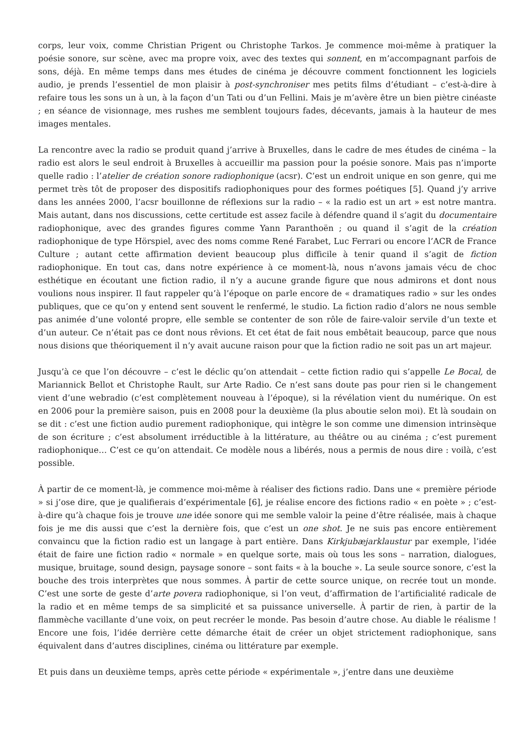corps, leur voix, comme Christian Prigent ou Christophe Tarkos. Je commence moi-même à pratiquer la poésie sonore, sur scène, avec ma propre voix, avec des textes qui sonnent, en m’accompagnant parfois de sons, déjà. En même temps dans mes études de cinéma je découvre comment fonctionnent les logiciels audio, je prends l’essentiel de mon plaisir à post-synchroniser mes petits films d’étudiant – c’est-à-dire à refaire tous les sons un à un, à la façon d’un Tati ou d’un Fellini. Mais je m’avère être un bien piètre cinéaste ; en séance de visionnage, mes rushes me semblent toujours fades, décevants, jamais à la hauteur de mes images mentales.
La rencontre avec la radio se produit quand j’arrive à Bruxelles, dans le cadre de mes études de cinéma – la radio est alors le seul endroit à Bruxelles à accueillir ma passion pour la poésie sonore. Mais pas n’importe quelle radio : l’atelier de création sonore radiophonique (acsr). C’est un endroit unique en son genre, qui me permet très tôt de proposer des dispositifs radiophoniques pour des formes poétiques [5]. Quand j’y arrive dans les années 2000, l’acsr bouillonne de réflexions sur la radio – « la radio est un art » est notre mantra. Mais autant, dans nos discussions, cette certitude est assez facile à défendre quand il s’agit du documentaire radiophonique, avec des grandes figures comme Yann Paranthoën ; ou quand il s’agit de la création radiophonique de type Hörspiel, avec des noms comme René Farabet, Luc Ferrari ou encore l’ACR de France Culture ; autant cette affirmation devient beaucoup plus difficile à tenir quand il s’agit de fiction radiophonique. En tout cas, dans notre expérience à ce moment-là, nous n’avons jamais vécu de choc esthétique en écoutant une fiction radio, il n’y a aucune grande figure que nous admirons et dont nous voulions nous inspirer. Il faut rappeler qu’à l’époque on parle encore de « dramatiques radio » sur les ondes publiques, que ce qu’on y entend sent souvent le renfermé, le studio. La fiction radio d’alors ne nous semble pas animée d’une volonté propre, elle semble se contenter de son rôle de faire-valoir servile d’un texte et d’un auteur. Ce n’était pas ce dont nous rêvions. Et cet état de fait nous embêtait beaucoup, parce que nous nous disions que théoriquement il n’y avait aucune raison pour que la fiction radio ne soit pas un art majeur.
Jusqu’à ce que l’on découvre – c’est le déclic qu’on attendait – cette fiction radio qui s’appelle Le Bocal, de Mariannick Bellot et Christophe Rault, sur Arte Radio. Ce n’est sans doute pas pour rien si le changement vient d’une webradio (c’est complètement nouveau à l’époque), si la révélation vient du numérique. On est en 2006 pour la première saison, puis en 2008 pour la deuxième (la plus aboutie selon moi). Et là soudain on se dit : c’est une fiction audio purement radiophonique, qui intègre le son comme une dimension intrinsèque de son écriture ; c’est absolument irréductible à la littérature, au théâtre ou au cinéma ; c’est purement radiophonique… C’est ce qu’on attendait. Ce modèle nous a libérés, nous a permis de nous dire : voilà, c’est possible.
À partir de ce moment-là, je commence moi-même à réaliser des fictions radio. Dans une « première période » si j’ose dire, que je qualifierais d’expérimentale [6], je réalise encore des fictions radio « en poète » ; c’est-à-dire qu’à chaque fois je trouve une idée sonore qui me semble valoir la peine d’être réalisée, mais à chaque fois je me dis aussi que c’est la dernière fois, que c’est un one shot. Je ne suis pas encore entièrement convaincu que la fiction radio est un langage à part entière. Dans Kirkjubæjarklaustur par exemple, l’idée était de faire une fiction radio « normale » en quelque sorte, mais où tous les sons – narration, dialogues, musique, bruitage, sound design, paysage sonore – sont faits « à la bouche ». La seule source sonore, c’est la bouche des trois interprètes que nous sommes. À partir de cette source unique, on recrée tout un monde. C’est une sorte de geste d’arte povera radiophonique, si l’on veut, d’affirmation de l’artificialité radicale de la radio et en même temps de sa simplicité et sa puissance universelle. À partir de rien, à partir de la flammèche vacillante d’une voix, on peut recréer le monde. Pas besoin d’autre chose. Au diable le réalisme ! Encore une fois, l’idée derrière cette démarche était de créer un objet strictement radiophonique, sans équivalent dans d’autres disciplines, cinéma ou littérature par exemple.
Et puis dans un deuxième temps, après cette période « expérimentale », j’entre dans une deuxième